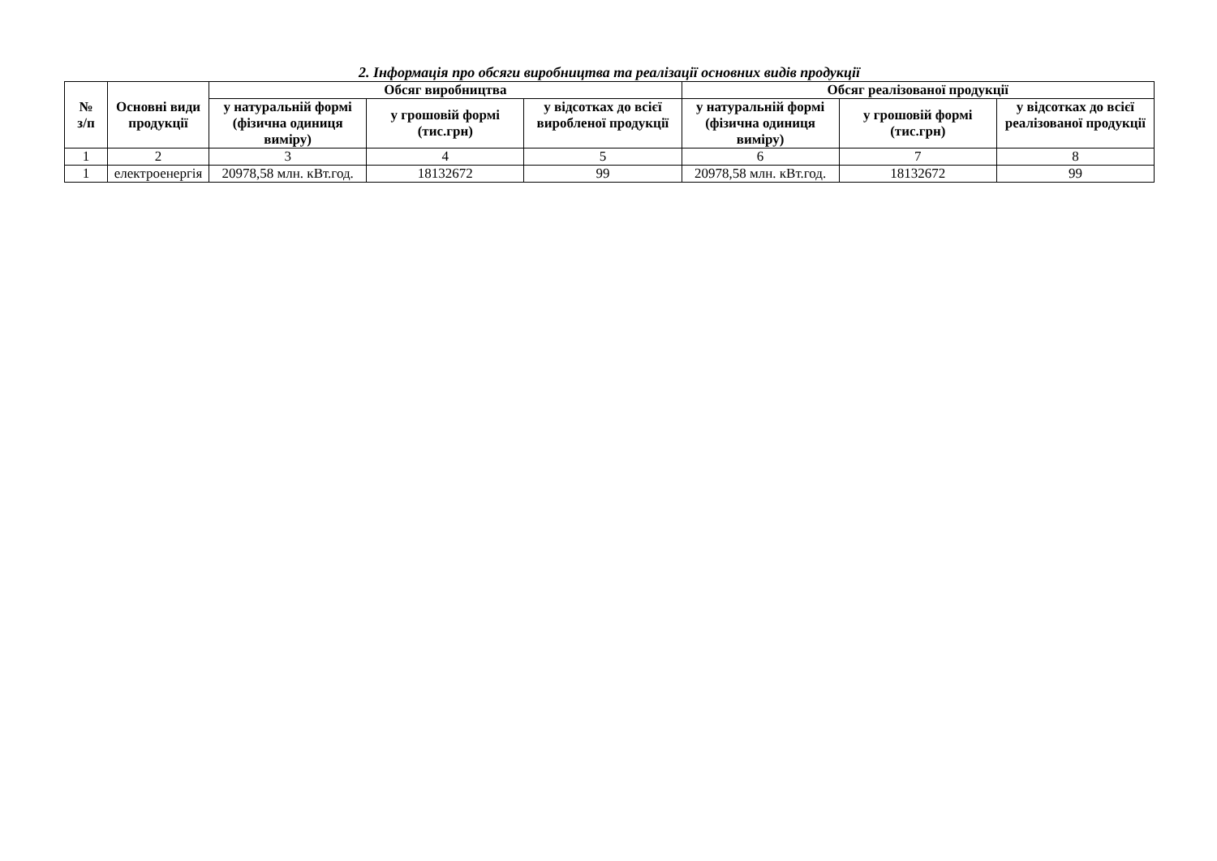2. Інформація про обсяги виробництва та реалізації основних видів продукції
| № з/п | Основні види продукції | Обсяг виробництва | | | Обсяг реалізованої продукції | | |
| --- | --- | --- | --- | --- | --- | --- | --- |
| | | у натуральній формі (фізична одиниця виміру) | у грошовій формі (тис.грн) | у відсотках до всієї виробленої продукції | у натуральній формі (фізична одиниця виміру) | у грошовій формі (тис.грн) | у відсотках до всієї реалізованої продукції |
| 1 | 2 | 3 | 4 | 5 | 6 | 7 | 8 |
| 1 | електроенергія | 20978,58 млн. кВт.год. | 18132672 | 99 | 20978,58 млн. кВт.год. | 18132672 | 99 |